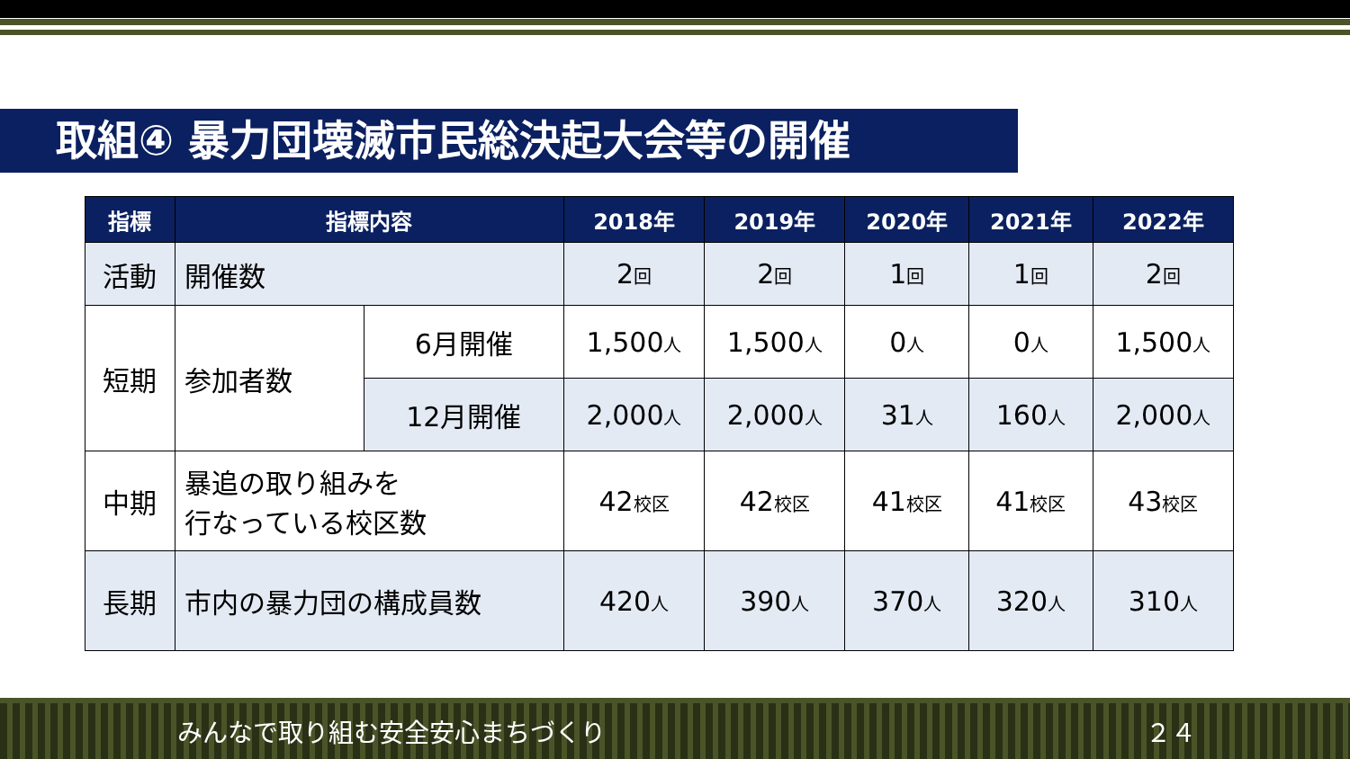取組④ 暴力団壊滅市民総決起大会等の開催
| 指標 | 指標内容 | | 2018年 | 2019年 | 2020年 | 2021年 | 2022年 |
| --- | --- | --- | --- | --- | --- | --- | --- |
| 活動 | 開催数 | | 2 回 | 2 回 | 1 回 | 1 回 | 2 回 |
| 短期 | 参加者数 | 6月開催 | 1,500 人 | 1,500 人 | 0 人 | 0 人 | 1,500 人 |
| | | 12月開催 | 2,000 人 | 2,000 人 | 31 人 | 160 人 | 2,000 人 |
| 中期 | 暴追の取り組みを 行なっている校区数 | | 42 校区 | 42 校区 | 41 校区 | 41 校区 | 43 校区 |
| 長期 | 市内の暴力団の構成員数 | | 420 人 | 390 人 | 370 人 | 320 人 | 310 人 |
みんなで取り組む安全安心まちづくり ２４